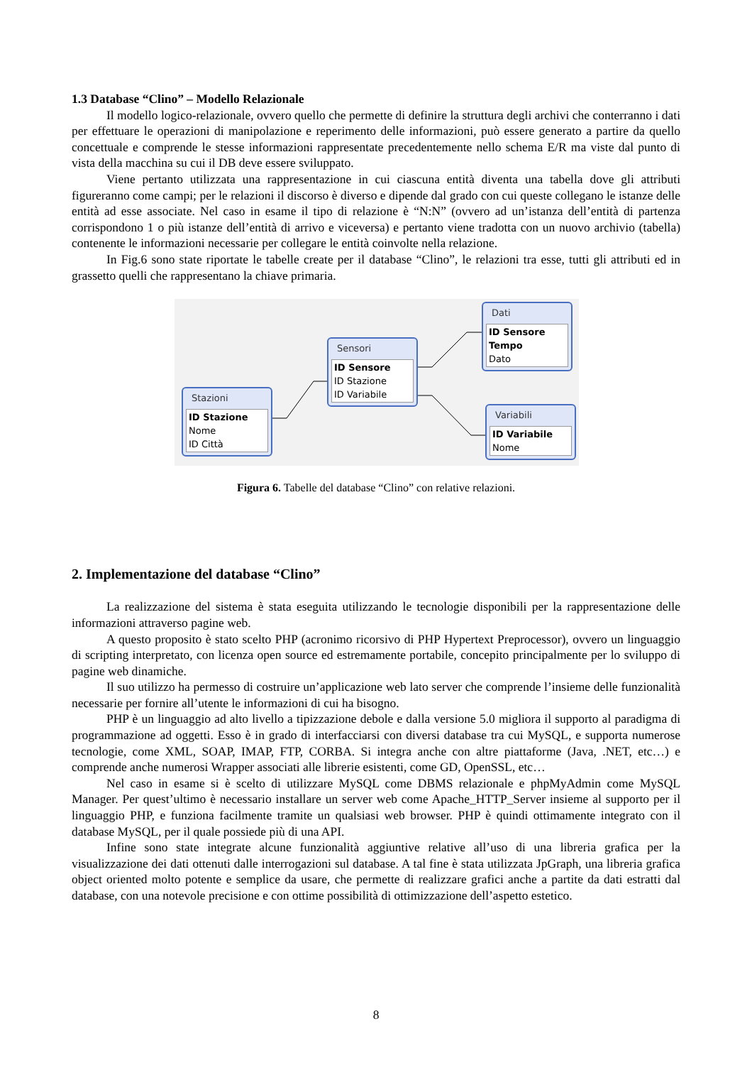1.3 Database “Clino” – Modello Relazionale
Il modello logico-relazionale, ovvero quello che permette di definire la struttura degli archivi che conterranno i dati per effettuare le operazioni di manipolazione e reperimento delle informazioni, può essere generato a partire da quello concettuale e comprende le stesse informazioni rappresentate precedentemente nello schema E/R ma viste dal punto di vista della macchina su cui il DB deve essere sviluppato.
Viene pertanto utilizzata una rappresentazione in cui ciascuna entità diventa una tabella dove gli attributi figureranno come campi; per le relazioni il discorso è diverso e dipende dal grado con cui queste collegano le istanze delle entità ad esse associate. Nel caso in esame il tipo di relazione è “N:N” (ovvero ad un’istanza dell’entità di partenza corrispondono 1 o più istanze dell’entità di arrivo e viceversa) e pertanto viene tradotta con un nuovo archivio (tabella) contenente le informazioni necessarie per collegare le entità coinvolte nella relazione.
In Fig.6 sono state riportate le tabelle create per il database “Clino”, le relazioni tra esse, tutti gli attributi ed in grassetto quelli che rappresentano la chiave primaria.
Stazioni
ID Stazione
Nome
ID Città
Sensori
ID Sensore
ID Stazione
ID Variabile
Dati
ID Sensore
Tempo
Dato
Variabili
ID Variabile
Nome
Figura 6. Tabelle del database “Clino” con relative relazioni.
2. Implementazione del database “Clino”
La realizzazione del sistema è stata eseguita utilizzando le tecnologie disponibili per la rappresentazione delle informazioni attraverso pagine web.
A questo proposito è stato scelto PHP (acronimo ricorsivo di PHP Hypertext Preprocessor), ovvero un linguaggio di scripting interpretato, con licenza open source ed estremamente portabile, concepito principalmente per lo sviluppo di pagine web dinamiche.
Il suo utilizzo ha permesso di costruire un’applicazione web lato server che comprende l’insieme delle funzionalità necessarie per fornire all’utente le informazioni di cui ha bisogno.
PHP è un linguaggio ad alto livello a tipizzazione debole e dalla versione 5.0 migliora il supporto al paradigma di programmazione ad oggetti. Esso è in grado di interfacciarsi con diversi database tra cui MySQL, e supporta numerose tecnologie, come XML, SOAP, IMAP, FTP, CORBA. Si integra anche con altre piattaforme (Java, .NET, etc…) e comprende anche numerosi Wrapper associati alle librerie esistenti, come GD, OpenSSL, etc…
Nel caso in esame si è scelto di utilizzare MySQL come DBMS relazionale e phpMyAdmin come MySQL Manager. Per quest’ultimo è necessario installare un server web come Apache_HTTP_Server insieme al supporto per il linguaggio PHP, e funziona facilmente tramite un qualsiasi web browser. PHP è quindi ottimamente integrato con il database MySQL, per il quale possiede più di una API.
Infine sono state integrate alcune funzionalità aggiuntive relative all’uso di una libreria grafica per la visualizzazione dei dati ottenuti dalle interrogazioni sul database. A tal fine è stata utilizzata JpGraph, una libreria grafica object oriented molto potente e semplice da usare, che permette di realizzare grafici anche a partite da dati estratti dal database, con una notevole precisione e con ottime possibilità di ottimizzazione dell’aspetto estetico.
8